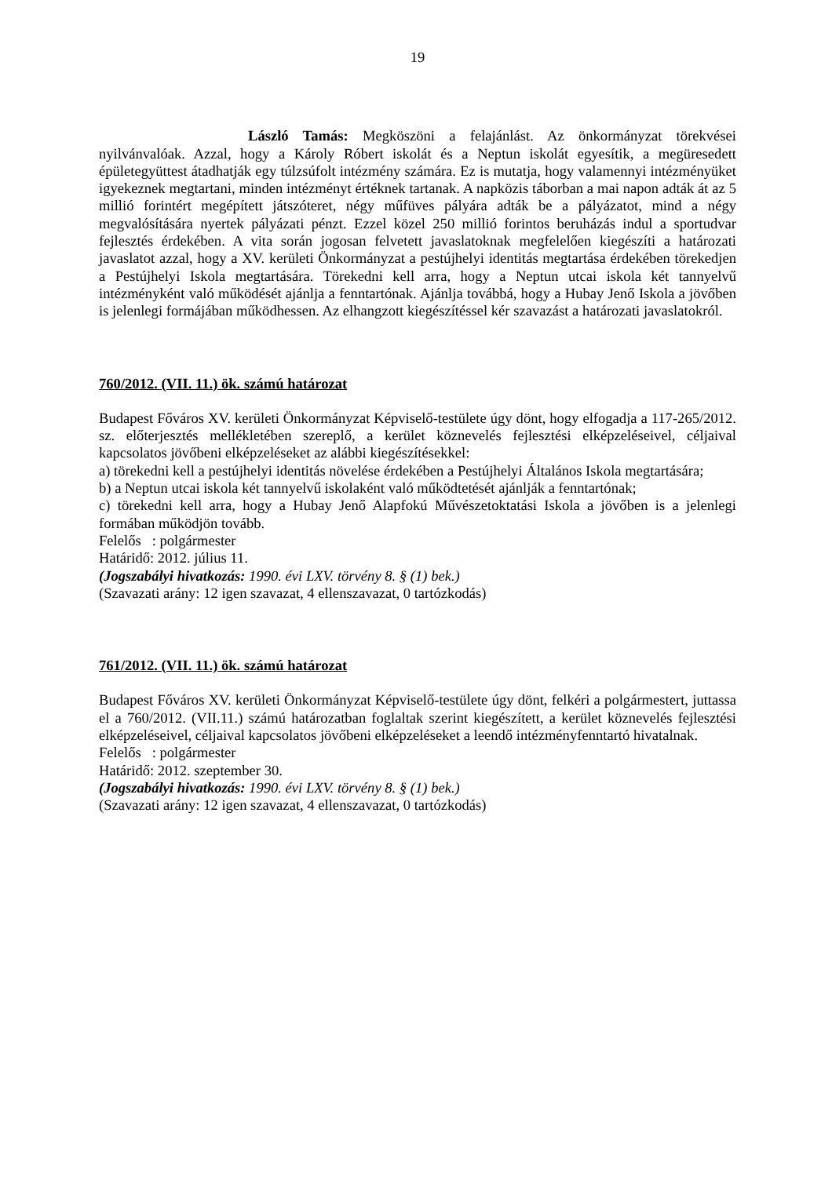19
László Tamás: Megköszöni a felajánlást. Az önkormányzat törekvései nyilvánvalóak. Azzal, hogy a Károly Róbert iskolát és a Neptun iskolát egyesítik, a megüresedett épületegyüttest átadhatják egy túlzsúfolt intézmény számára. Ez is mutatja, hogy valamennyi intézményüket igyekeznek megtartani, minden intézményt értéknek tartanak. A napközis táborban a mai napon adták át az 5 millió forintért megépített játszóteret, négy műfüves pályára adták be a pályázatot, mind a négy megvalósítására nyertek pályázati pénzt. Ezzel közel 250 millió forintos beruházás indul a sportudvar fejlesztés érdekében. A vita során jogosan felvetett javaslatoknak megfelelően kiegészíti a határozati javaslatot azzal, hogy a XV. kerületi Önkormányzat a pestújhelyi identitás megtartása érdekében törekedjen a Pestújhelyi Iskola megtartására. Törekedni kell arra, hogy a Neptun utcai iskola két tannyelvű intézményként való működését ajánlja a fenntartónak. Ajánlja továbbá, hogy a Hubay Jenő Iskola a jövőben is jelenlegi formájában működhessen. Az elhangzott kiegészítéssel kér szavazást a határozati javaslatokról.
760/2012. (VII. 11.) ök. számú határozat
Budapest Főváros XV. kerületi Önkormányzat Képviselő-testülete úgy dönt, hogy elfogadja a 117-265/2012. sz. előterjesztés mellékletében szereplő, a kerület köznevelés fejlesztési elképzeléseivel, céljaival kapcsolatos jövőbeni elképzeléseket az alábbi kiegészítésekkel:
a) törekedni kell a pestújhelyi identitás növelése érdekében a Pestújhelyi Általános Iskola megtartására;
b) a Neptun utcai iskola két tannyelvű iskolaként való működtetését ajánlják a fenntartónak;
c) törekedni kell arra, hogy a Hubay Jenő Alapfokú Művészetoktatási Iskola a jövőben is a jelenlegi formában működjön tovább.
Felelős : polgármester
Határidő: 2012. július 11.
(Jogszabályi hivatkozás: 1990. évi LXV. törvény 8. § (1) bek.)
(Szavazati arány: 12 igen szavazat, 4 ellenszavazat, 0 tartózkodás)
761/2012. (VII. 11.) ök. számú határozat
Budapest Főváros XV. kerületi Önkormányzat Képviselő-testülete úgy dönt, felkéri a polgármestert, juttassa el a 760/2012. (VII.11.) számú határozatban foglaltak szerint kiegészített, a kerület köznevelés fejlesztési elképzeléseivel, céljaival kapcsolatos jövőbeni elképzeléseket a leendő intézményfenntartó hivatalnak.
Felelős : polgármester
Határidő: 2012. szeptember 30.
(Jogszabályi hivatkozás: 1990. évi LXV. törvény 8. § (1) bek.)
(Szavazati arány: 12 igen szavazat, 4 ellenszavazat, 0 tartózkodás)